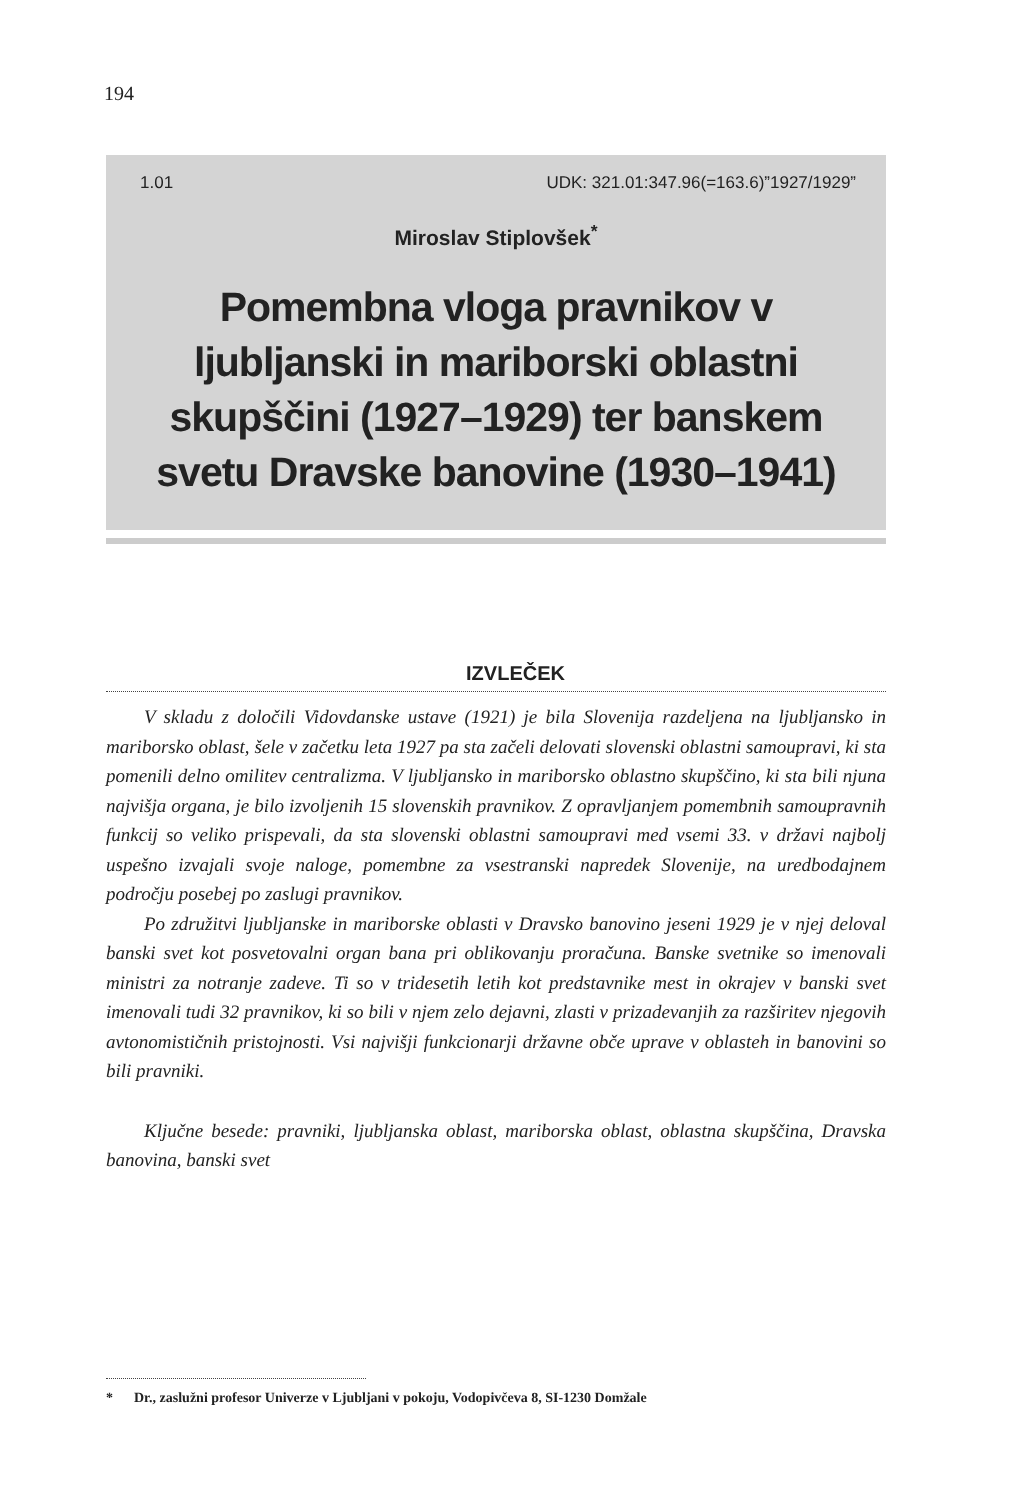194
1.01 UDK: 321.01:347.96(=163.6)”1927/1929”
Miroslav Stiplovšek<sup>*</sup>
Pomembna vloga pravnikov v ljubljanski in mariborski oblastni skupščini (1927–1929) ter banskem svetu Dravske banovine (1930–1941)
IZVLEČEK
V skladu z določili Vidovdanske ustave (1921) je bila Slovenija razdeljena na ljubljansko in mariborsko oblast, šele v začetku leta 1927 pa sta začeli delovati slovenski oblastni samoupravi, ki sta pomenili delno omilitev centralizma. V ljubljansko in mariborsko oblastno skupščino, ki sta bili njuna najvišja organa, je bilo izvoljenih 15 slovenskih pravnikov. Z opravljanjem pomembnih samoupravnih funkcij so veliko prispevali, da sta slovenski oblastni samoupravi med vsemi 33. v državi najbolj uspešno izvajali svoje naloge, pomembne za vsestranski napredek Slovenije, na uredbodajnem področju posebej po zaslugi pravnikov.
Po združitvi ljubljanske in mariborske oblasti v Dravsko banovino jeseni 1929 je v njej deloval banski svet kot posvetovalni organ bana pri oblikovanju proračuna. Banske svetnike so imenovali ministri za notranje zadeve. Ti so v tridesetih letih kot predstavnike mest in okrajev v banski svet imenovali tudi 32 pravnikov, ki so bili v njem zelo dejavni, zlasti v prizadevanjih za razširitev njegovih avtonomističnih pristojnosti. Vsi najvišji funkcionarji državne obče uprave v oblasteh in banovini so bili pravniki.
Ključne besede: pravniki, ljubljanska oblast, mariborska oblast, oblastna skupščina, Dravska banovina, banski svet
* Dr., zaslužni profesor Univerze v Ljubljani v pokoju, Vodopivčeva 8, SI-1230 Domžale